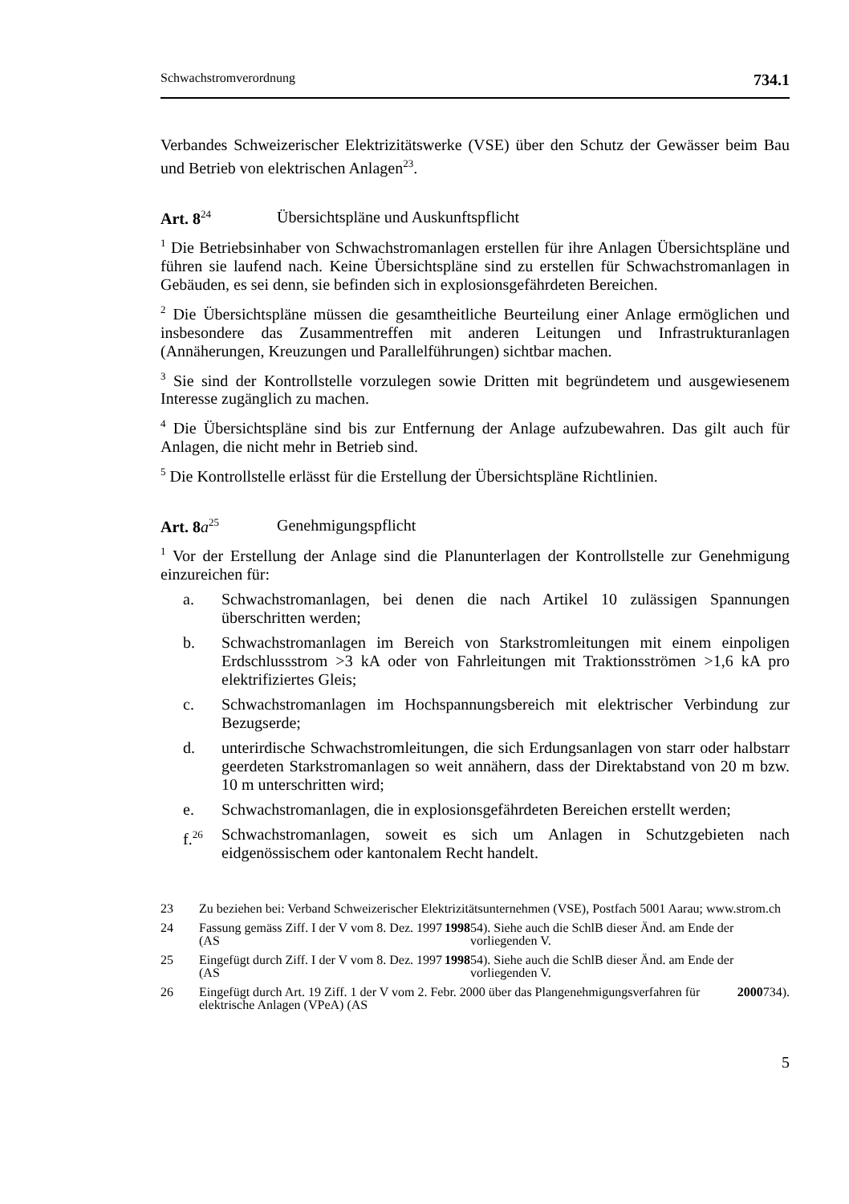Schwachstromverordnung 734.1
Verbandes Schweizerischer Elektrizitätswerke (VSE) über den Schutz der Gewässer beim Bau und Betrieb von elektrischen Anlagen<sup>23</sup>.
Art. 8<sup>24</sup> Übersichtspläne und Auskunftspflicht
<sup>1</sup> Die Betriebsinhaber von Schwachstromanlagen erstellen für ihre Anlagen Übersichtspläne und führen sie laufend nach. Keine Übersichtspläne sind zu erstellen für Schwachstromanlagen in Gebäuden, es sei denn, sie befinden sich in explosionsgefährdeten Bereichen.
<sup>2</sup> Die Übersichtspläne müssen die gesamtheitliche Beurteilung einer Anlage ermöglichen und insbesondere das Zusammentreffen mit anderen Leitungen und Infrastrukturanlagen (Annäherungen, Kreuzungen und Parallelführungen) sichtbar machen.
<sup>3</sup> Sie sind der Kontrollstelle vorzulegen sowie Dritten mit begründetem und ausgewiesenem Interesse zugänglich zu machen.
<sup>4</sup> Die Übersichtspläne sind bis zur Entfernung der Anlage aufzubewahren. Das gilt auch für Anlagen, die nicht mehr in Betrieb sind.
<sup>5</sup> Die Kontrollstelle erlässt für die Erstellung der Übersichtspläne Richtlinien.
Art. 8 a<sup>25</sup> Genehmigungspflicht
<sup>1</sup> Vor der Erstellung der Anlage sind die Planunterlagen der Kontrollstelle zur Genehmigung einzureichen für:
a. Schwachstromanlagen, bei denen die nach Artikel 10 zulässigen Spannungen überschritten werden;
b. Schwachstromanlagen im Bereich von Starkstromleitungen mit einem einpoligen Erdschlussstrom >3 kA oder von Fahrleitungen mit Traktionsströmen >1,6 kA pro elektrifiziertes Gleis;
c. Schwachstromanlagen im Hochspannungsbereich mit elektrischer Verbindung zur Bezugserde;
d. unterirdische Schwachstromleitungen, die sich Erdungsanlagen von starr oder halbstarr geerdeten Starkstromanlagen so weit annähern, dass der Direktabstand von 20 m bzw. 10 m unterschritten wird;
e. Schwachstromanlagen, die in explosionsgefährdeten Bereichen erstellt werden;
f.<sup>26</sup>
Schwachstromanlagen, soweit es sich um Anlagen in Schutzgebieten nach eidgenössischem oder kantonalem Recht handelt.
23 Zu beziehen bei: Verband Schweizerischer Elektrizitätsunternehmen (VSE), Postfach 5001 Aarau; www.strom.ch
24 Fassung gemäss Ziff. I der V vom 8. Dez. 1997 (AS 1998 54). Siehe auch die SchlB dieser Änd. am Ende der vorliegenden V.
25 Eingefügt durch Ziff. I der V vom 8. Dez. 1997 (AS 1998 54). Siehe auch die SchlB dieser Änd. am Ende der vorliegenden V.
26 Eingefügt durch Art. 19 Ziff. 1 der V vom 2. Febr. 2000 über das Plangenehmigungsverfahren für elektrische Anlagen (VPeA) (AS 2000 734).
5